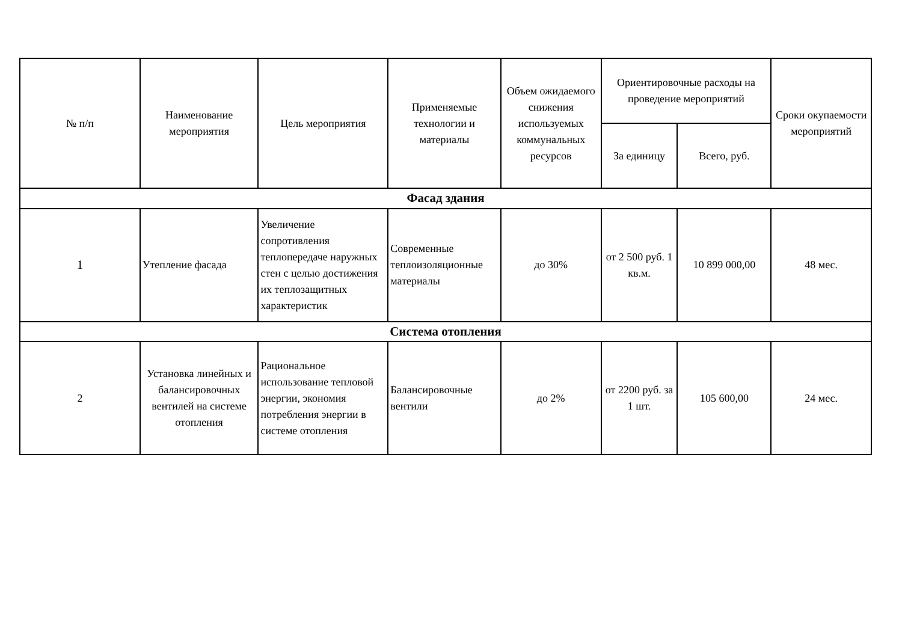| № п/п | Наименование мероприятия | Цель мероприятия | Применяемые технологии и материалы | Объем ожидаемого снижения используемых коммунальных ресурсов | Ориентировочные расходы на проведение мероприятий | | Сроки окупаемости мероприятий |
| --- | --- | --- | --- | --- | --- | --- | --- |
| | | | | | За единицу | Всего, руб. | |
| Фасад здания | | | | | | | |
| 1 | Утепление фасада | Увеличение сопротивления теплопередаче наружных стен с целью достижения их теплозащитных характеристик | Современные теплоизоляционные материалы | до 30% | от 2 500 руб. 1 кв.м. | 10 899 000,00 | 48 мес. |
| Система отопления | | | | | | | |
| 2 | Установка линейных и балансировочных вентилей на системе отопления | Рациональное использование тепловой энергии, экономия потребления энергии в системе отопления | Балансировочные вентили | до 2% | от 2200 руб. за 1 шт. | 105 600,00 | 24 мес. |